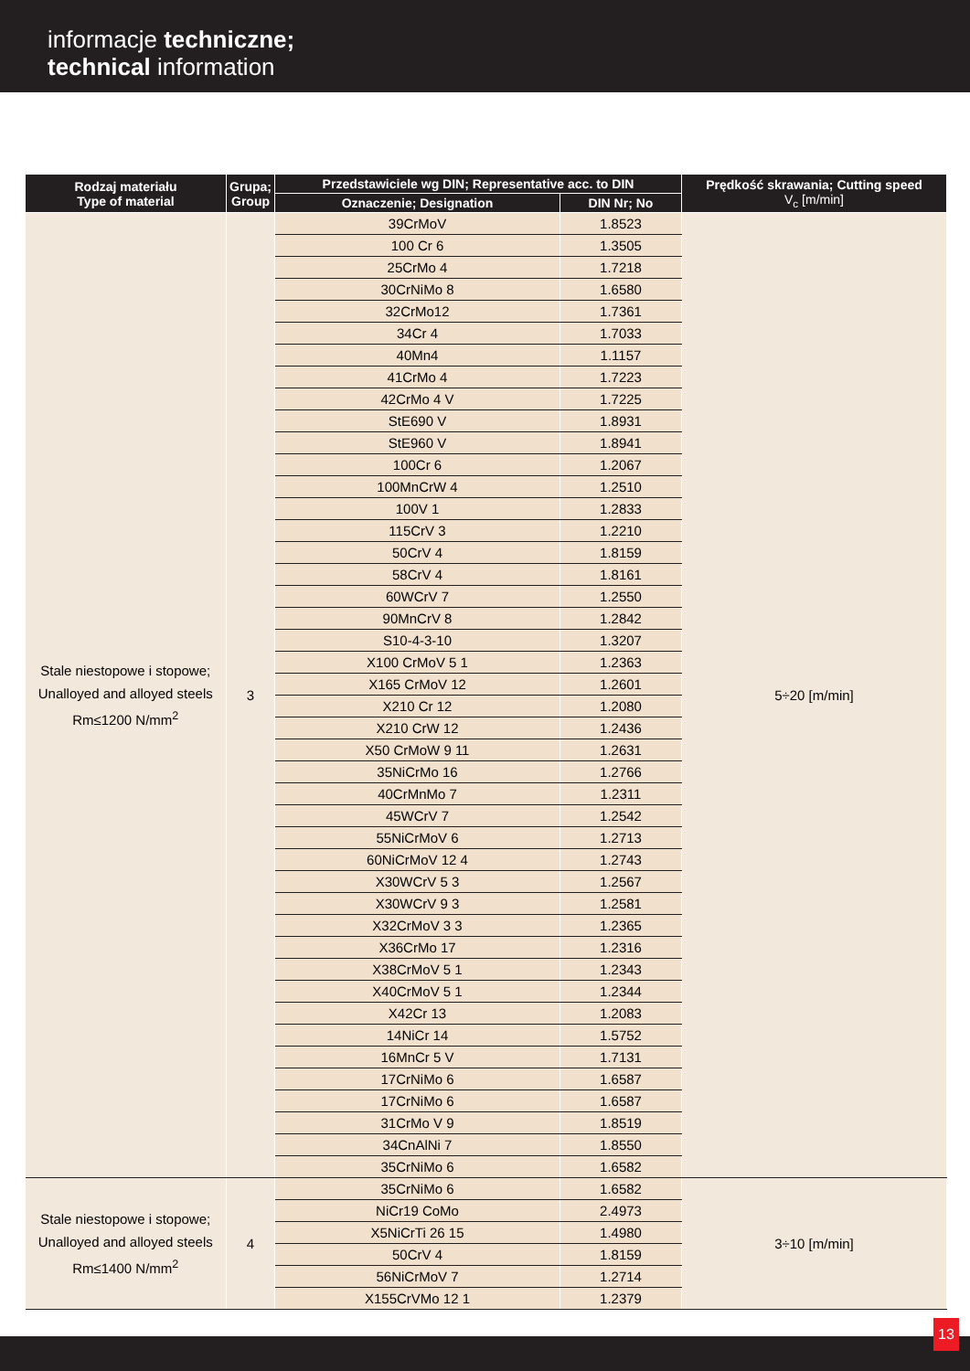informacje techniczne;
technical information
| Rodzaj materiału Type of material | Grupa; Group | Przedstawiciele wg DIN; Representative acc. to DIN | | Prędkość skrawania; Cutting speed V<sub>c</sub> [m/min] |
| --- | --- | --- | --- | --- |
| | | Oznaczenie; Designation | DIN Nr; No | |
| Stale niestopowe i stopowe; Unalloyed and alloyed steels Rm≤1200 N/mm<sup>2</sup> | 3 | 39CrMoV | 1.8523 | 5÷20 [m/min] |
| | | 100 Cr 6 | 1.3505 | |
| | | 25CrMo 4 | 1.7218 | |
| | | 30CrNiMo 8 | 1.6580 | |
| | | 32CrMo12 | 1.7361 | |
| | | 34Cr 4 | 1.7033 | |
| | | 40Mn4 | 1.1157 | |
| | | 41CrMo 4 | 1.7223 | |
| | | 42CrMo 4 V | 1.7225 | |
| | | StE690 V | 1.8931 | |
| | | StE960 V | 1.8941 | |
| | | 100Cr 6 | 1.2067 | |
| | | 100MnCrW 4 | 1.2510 | |
| | | 100V 1 | 1.2833 | |
| | | 115CrV 3 | 1.2210 | |
| | | 50CrV 4 | 1.8159 | |
| | | 58CrV 4 | 1.8161 | |
| | | 60WCrV 7 | 1.2550 | |
| | | 90MnCrV 8 | 1.2842 | |
| | | S10-4-3-10 | 1.3207 | |
| | | X100 CrMoV 5 1 | 1.2363 | |
| | | X165 CrMoV 12 | 1.2601 | |
| | | X210 Cr 12 | 1.2080 | |
| | | X210 CrW 12 | 1.2436 | |
| | | X50 CrMoW 9 11 | 1.2631 | |
| | | 35NiCrMo 16 | 1.2766 | |
| | | 40CrMnMo 7 | 1.2311 | |
| | | 45WCrV 7 | 1.2542 | |
| | | 55NiCrMoV 6 | 1.2713 | |
| | | 60NiCrMoV 12 4 | 1.2743 | |
| | | X30WCrV 5 3 | 1.2567 | |
| | | X30WCrV 9 3 | 1.2581 | |
| | | X32CrMoV 3 3 | 1.2365 | |
| | | X36CrMo 17 | 1.2316 | |
| | | X38CrMoV 5 1 | 1.2343 | |
| | | X40CrMoV 5 1 | 1.2344 | |
| | | X42Cr 13 | 1.2083 | |
| | | 14NiCr 14 | 1.5752 | |
| | | 16MnCr 5 V | 1.7131 | |
| | | 17CrNiMo 6 | 1.6587 | |
| | | 17CrNiMo 6 | 1.6587 | |
| | | 31CrMo V 9 | 1.8519 | |
| | | 34CnAlNi 7 | 1.8550 | |
| | | 35CrNiMo 6 | 1.6582 | |
| Stale niestopowe i stopowe; Unalloyed and alloyed steels Rm≤1400 N/mm<sup>2</sup> | 4 | 35CrNiMo 6 | 1.6582 | 3÷10 [m/min] |
| | | NiCr19 CoMo | 2.4973 | |
| | | X5NiCrTi 26 15 | 1.4980 | |
| | | 50CrV 4 | 1.8159 | |
| | | 56NiCrMoV 7 | 1.2714 | |
| | | X155CrVMo 12 1 | 1.2379 | |
13